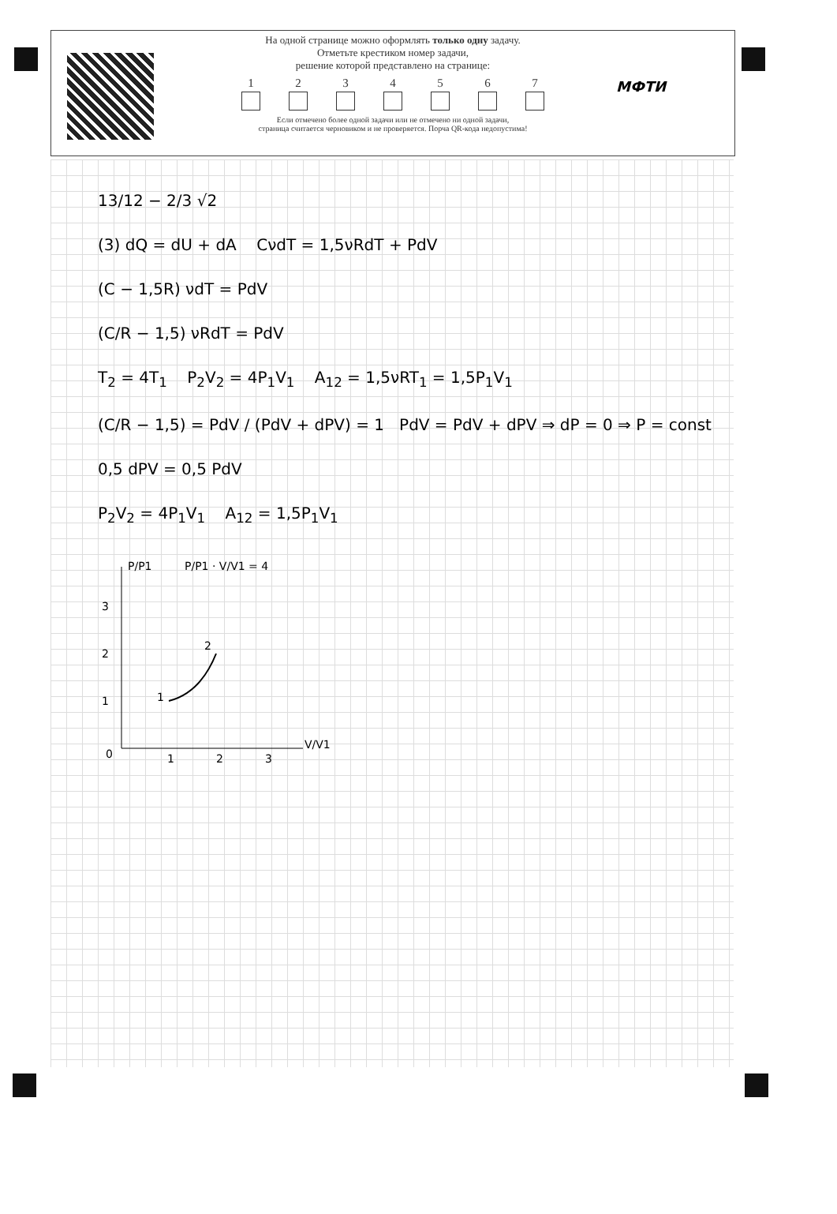На одной странице можно оформлять только одну задачу.
Отметьте крестиком номер задачи,
решение которой представлено на странице:
1 2 3 4 5 6 7
Если отмечено более одной задачи или не отмечено ни одной задачи,
страница считается черновиком и не проверяется. Порча QR-кода недопустима!
МФТИ
13/12 − 2/3 √2
(3) dQ = dU + dA CνdT = 1,5νRdT + PdV
(C − 1,5R) νdT = PdV
(C/R − 1,5) νRdT = PdV
T<sub>2</sub> = 4T<sub>1</sub> P<sub>2</sub>V<sub>2</sub> = 4P<sub>1</sub>V<sub>1</sub> A<sub>12</sub> = 1,5νRT<sub>1</sub> = 1,5P<sub>1</sub>V<sub>1</sub>
(C/R − 1,5) = PdV / (PdV + dPV) = 1 PdV = PdV + dPV ⇒ dP = 0 ⇒ P = const
0,5 dPV = 0,5 PdV
P<sub>2</sub>V<sub>2</sub> = 4P<sub>1</sub>V<sub>1</sub> A<sub>12</sub> = 1,5P<sub>1</sub>V<sub>1</sub>
P/P1
P/P1 · V/V1 = 4
3
2
1
0
1
2
3
V/V1
1
2